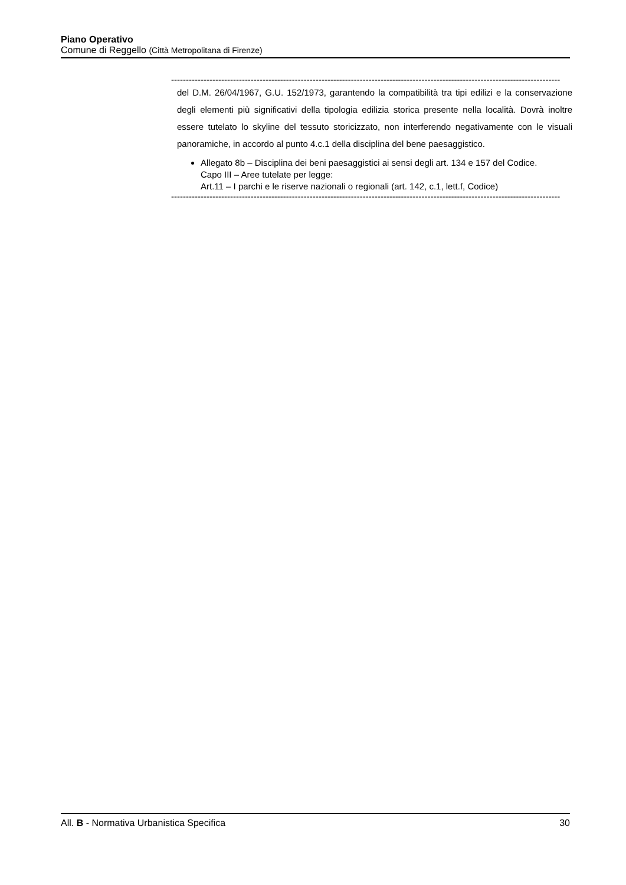Piano Operativo
Comune di Reggello (Città Metropolitana di Firenze)
------------------------------------------------------------------------------------------------------------------------------------
del D.M. 26/04/1967, G.U. 152/1973, garantendo la compatibilità tra tipi edilizi e la conservazione degli elementi più significativi della tipologia edilizia storica presente nella località. Dovrà inoltre essere tutelato lo skyline del tessuto storicizzato, non interferendo negativamente con le visuali panoramiche, in accordo al punto 4.c.1 della disciplina del bene paesaggistico.
Allegato 8b – Disciplina dei beni paesaggistici ai sensi degli art. 134 e 157 del Codice.
Capo III – Aree tutelate per legge:
Art.11 – I parchi e le riserve nazionali o regionali (art. 142, c.1, lett.f, Codice)
------------------------------------------------------------------------------------------------------------------------------------
All. B - Normativa Urbanistica Specifica 30